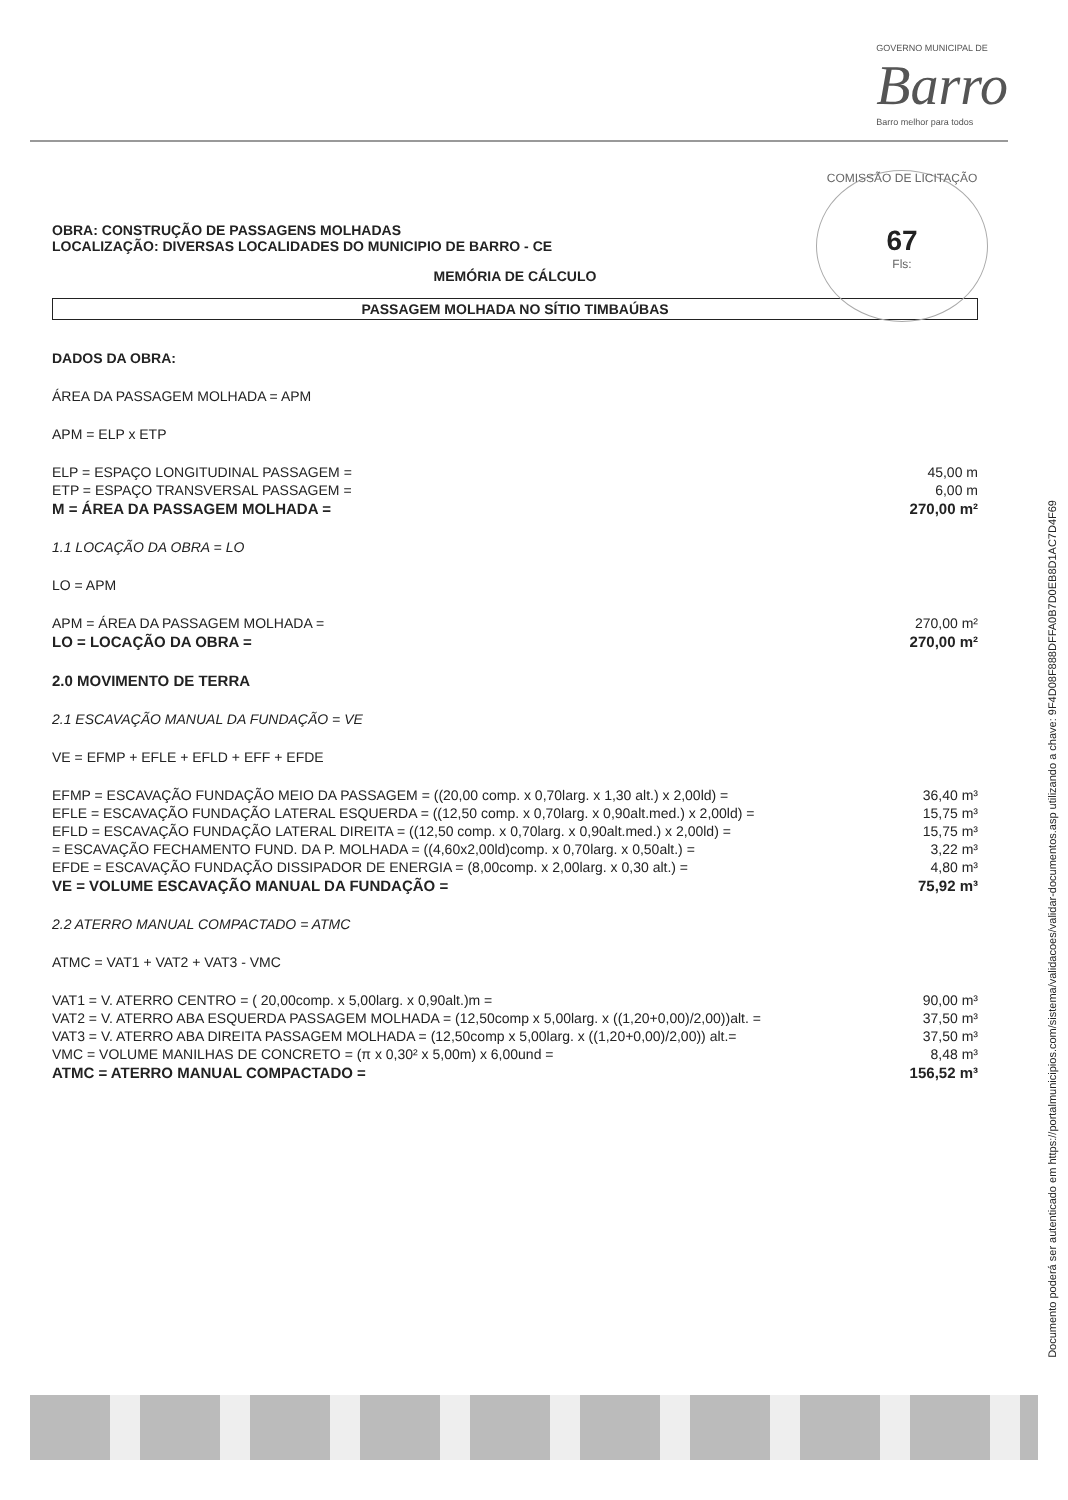GOVERNO MUNICIPAL DE
Barro
Barro melhor para todos
COMISSÃO DE LICITAÇÃO
67
Fls:
OBRA: CONSTRUÇÃO DE PASSAGENS MOLHADAS
LOCALIZAÇÃO: DIVERSAS LOCALIDADES DO MUNICIPIO DE BARRO - CE
MEMÓRIA DE CÁLCULO
PASSAGEM MOLHADA NO SÍTIO TIMBAÚBAS
DADOS DA OBRA:
ÁREA DA PASSAGEM MOLHADA = APM
APM = ELP x ETP
ELP = ESPAÇO LONGITUDINAL PASSAGEM = 45,00 m
ETP = ESPAÇO TRANSVERSAL PASSAGEM = 6,00 m
M = ÁREA DA PASSAGEM MOLHADA = 270,00 m²
1.1 LOCAÇÃO DA OBRA = LO
LO = APM
APM = ÁREA DA PASSAGEM MOLHADA = 270,00 m²
LO = LOCAÇÃO DA OBRA = 270,00 m²
2.0 MOVIMENTO DE TERRA
2.1 ESCAVAÇÃO MANUAL DA FUNDAÇÃO = VE
VE = EFMP + EFLE + EFLD + EFF + EFDE
EFMP = ESCAVAÇÃO FUNDAÇÃO MEIO DA PASSAGEM = ((20,00 comp. x 0,70larg. x 1,30 alt.) x 2,00ld) = 36,40 m³
EFLE = ESCAVAÇÃO FUNDAÇÃO LATERAL ESQUERDA = ((12,50 comp. x 0,70larg. x 0,90alt.med.) x 2,00ld) = 15,75 m³
EFLD = ESCAVAÇÃO FUNDAÇÃO LATERAL DIREITA = ((12,50 comp. x 0,70larg. x 0,90alt.med.) x 2,00ld) = 15,75 m³
= ESCAVAÇÃO FECHAMENTO FUND. DA P. MOLHADA = ((4,60x2,00ld)comp. x 0,70larg. x 0,50alt.) = 3,22 m³
EFDE = ESCAVAÇÃO FUNDAÇÃO DISSIPADOR DE ENERGIA = (8,00comp. x 2,00larg. x 0,30 alt.) = 4,80 m³
VE = VOLUME ESCAVAÇÃO MANUAL DA FUNDAÇÃO = 75,92 m³
2.2 ATERRO MANUAL COMPACTADO = ATMC
ATMC = VAT1 + VAT2 + VAT3 - VMC
VAT1 = V. ATERRO CENTRO = ( 20,00comp. x 5,00larg. x 0,90alt.)m = 90,00 m³
VAT2 = V. ATERRO ABA ESQUERDA PASSAGEM MOLHADA = (12,50comp x 5,00larg. x ((1,20+0,00)/2,00))alt. = 37,50 m³
VAT3 = V. ATERRO ABA DIREITA PASSAGEM MOLHADA = (12,50comp x 5,00larg. x ((1,20+0,00)/2,00)) alt.= 37,50 m³
VMC = VOLUME MANILHAS DE CONCRETO = (π x 0,30² x 5,00m) x 6,00und = 8,48 m³
ATMC = ATERRO MANUAL COMPACTADO = 156,52 m³
Documento poderá ser autenticado em https://portalmunicipios.com/sistema/validacoes/validar-documentos.asp utilizando a chave: 9F4D08F888DFFA0B7D0EB8D1AC7D4F69